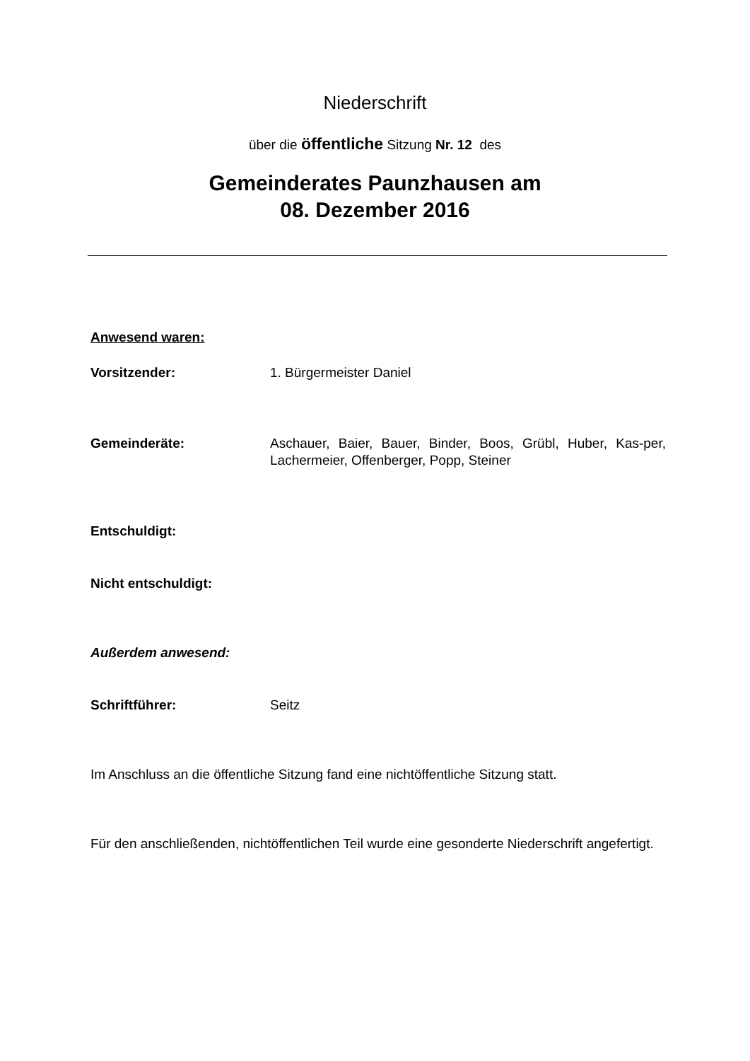Niederschrift
über die öffentliche Sitzung Nr. 12 des
Gemeinderates Paunzhausen am
08. Dezember 2016
Anwesend waren:
Vorsitzender: 1. Bürgermeister Daniel
Gemeinderäte: Aschauer, Baier, Bauer, Binder, Boos, Grübl, Huber, Kas-per, Lachermeier, Offenberger, Popp, Steiner
Entschuldigt:
Nicht entschuldigt:
Außerdem anwesend:
Schriftführer: Seitz
Im Anschluss an die öffentliche Sitzung fand eine nichtöffentliche Sitzung statt.
Für den anschließenden, nichtöffentlichen Teil wurde eine gesonderte Niederschrift angefertigt.